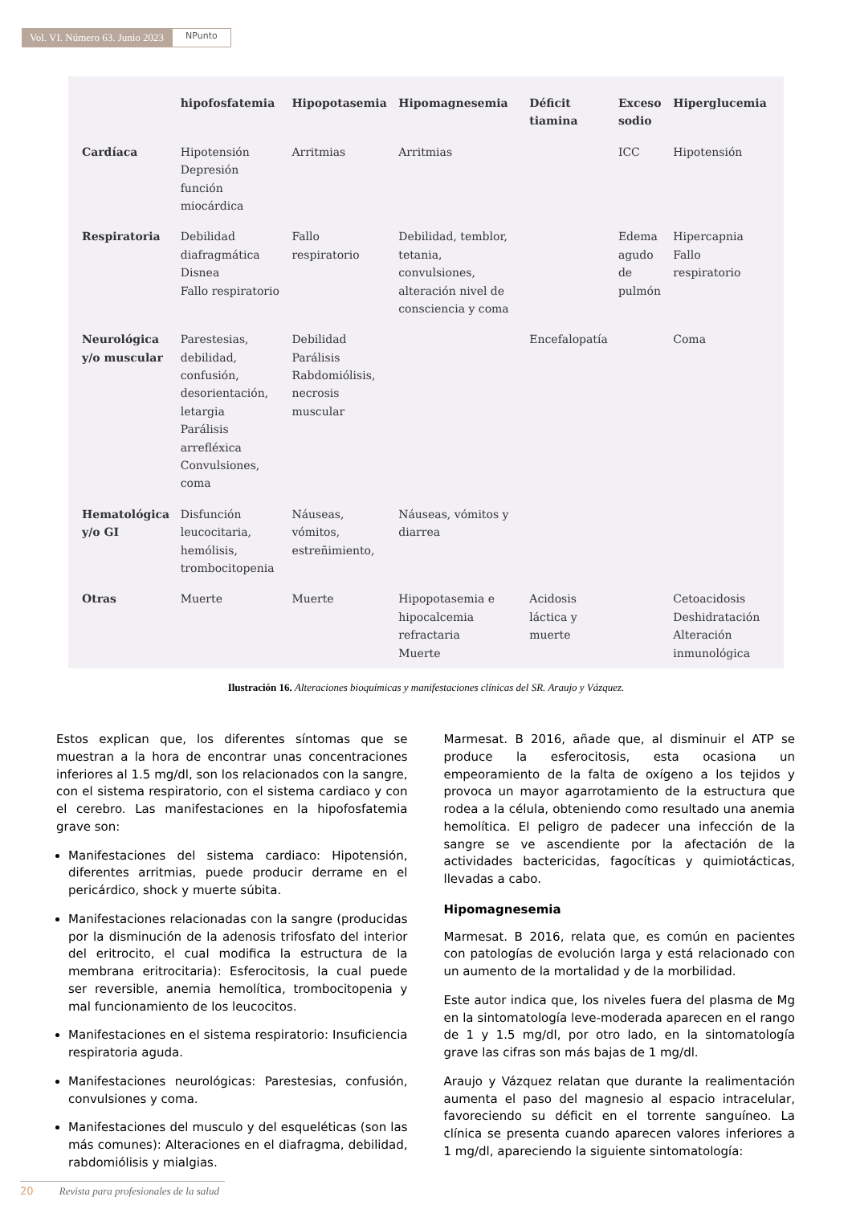Vol. VI. Número 63. Junio 2023
NPunto
| | hipofosfatemia | Hipopotasemia | Hipomagnesemia | Déficit tiamina | Exceso sodio | Hiperglucemia |
| --- | --- | --- | --- | --- | --- | --- |
| Cardíaca | Hipotensión Depresión función miocárdica | Arritmias | Arritmias | | ICC | Hipotensión |
| Respiratoria | Debilidad diafragmática Disnea Fallo respiratorio | Fallo respiratorio | Debilidad, temblor, tetania, convulsiones, alteración nivel de consciencia y coma | | Edema agudo de pulmón | Hipercapnia Fallo respiratorio |
| Neurológica y/o muscular | Parestesias, debilidad, confusión, desorientación, letargia Parálisis arrefléxica Convulsiones, coma | Debilidad Parálisis Rabdomiólisis, necrosis muscular | | Encefalopatía | | Coma |
| Hematológica y/o GI | Disfunción leucocitaria, hemólisis, trombocitopenia | Náuseas, vómitos, estreñimiento, | Náuseas, vómitos y diarrea | | | |
| Otras | Muerte | Muerte | Hipopotasemia e hipocalcemia refractaria Muerte | Acidosis láctica y muerte | | Cetoacidosis Deshidratación Alteración inmunológica |
Ilustración 16. Alteraciones bioquímicas y manifestaciones clínicas del SR. Araujo y Vázquez.
Estos explican que, los diferentes síntomas que se muestran a la hora de encontrar unas concentraciones inferiores al 1.5 mg/dl, son los relacionados con la sangre, con el sistema respiratorio, con el sistema cardiaco y con el cerebro. Las manifestaciones en la hipofosfatemia grave son:
Manifestaciones del sistema cardiaco: Hipotensión, diferentes arritmias, puede producir derrame en el pericárdico, shock y muerte súbita.
Manifestaciones relacionadas con la sangre (producidas por la disminución de la adenosis trifosfato del interior del eritrocito, el cual modifica la estructura de la membrana eritrocitaria): Esferocitosis, la cual puede ser reversible, anemia hemolítica, trombocitopenia y mal funcionamiento de los leucocitos.
Manifestaciones en el sistema respiratorio: Insuficiencia respiratoria aguda.
Manifestaciones neurológicas: Parestesias, confusión, convulsiones y coma.
Manifestaciones del musculo y del esqueléticas (son las más comunes): Alteraciones en el diafragma, debilidad, rabdomiólisis y mialgias.
Marmesat. B 2016, añade que, al disminuir el ATP se produce la esferocitosis, esta ocasiona un empeoramiento de la falta de oxígeno a los tejidos y provoca un mayor agarrotamiento de la estructura que rodea a la célula, obteniendo como resultado una anemia hemolítica. El peligro de padecer una infección de la sangre se ve ascendiente por la afectación de la actividades bactericidas, fagocíticas y quimiotácticas, llevadas a cabo.
Hipomagnesemia
Marmesat. B 2016, relata que, es común en pacientes con patologías de evolución larga y está relacionado con un aumento de la mortalidad y de la morbilidad.
Este autor indica que, los niveles fuera del plasma de Mg en la sintomatología leve-moderada aparecen en el rango de 1 y 1.5 mg/dl, por otro lado, en la sintomatología grave las cifras son más bajas de 1 mg/dl.
Araujo y Vázquez relatan que durante la realimentación aumenta el paso del magnesio al espacio intracelular, favoreciendo su déficit en el torrente sanguíneo. La clínica se presenta cuando aparecen valores inferiores a 1 mg/dl, apareciendo la siguiente sintomatología:
20 Revista para profesionales de la salud